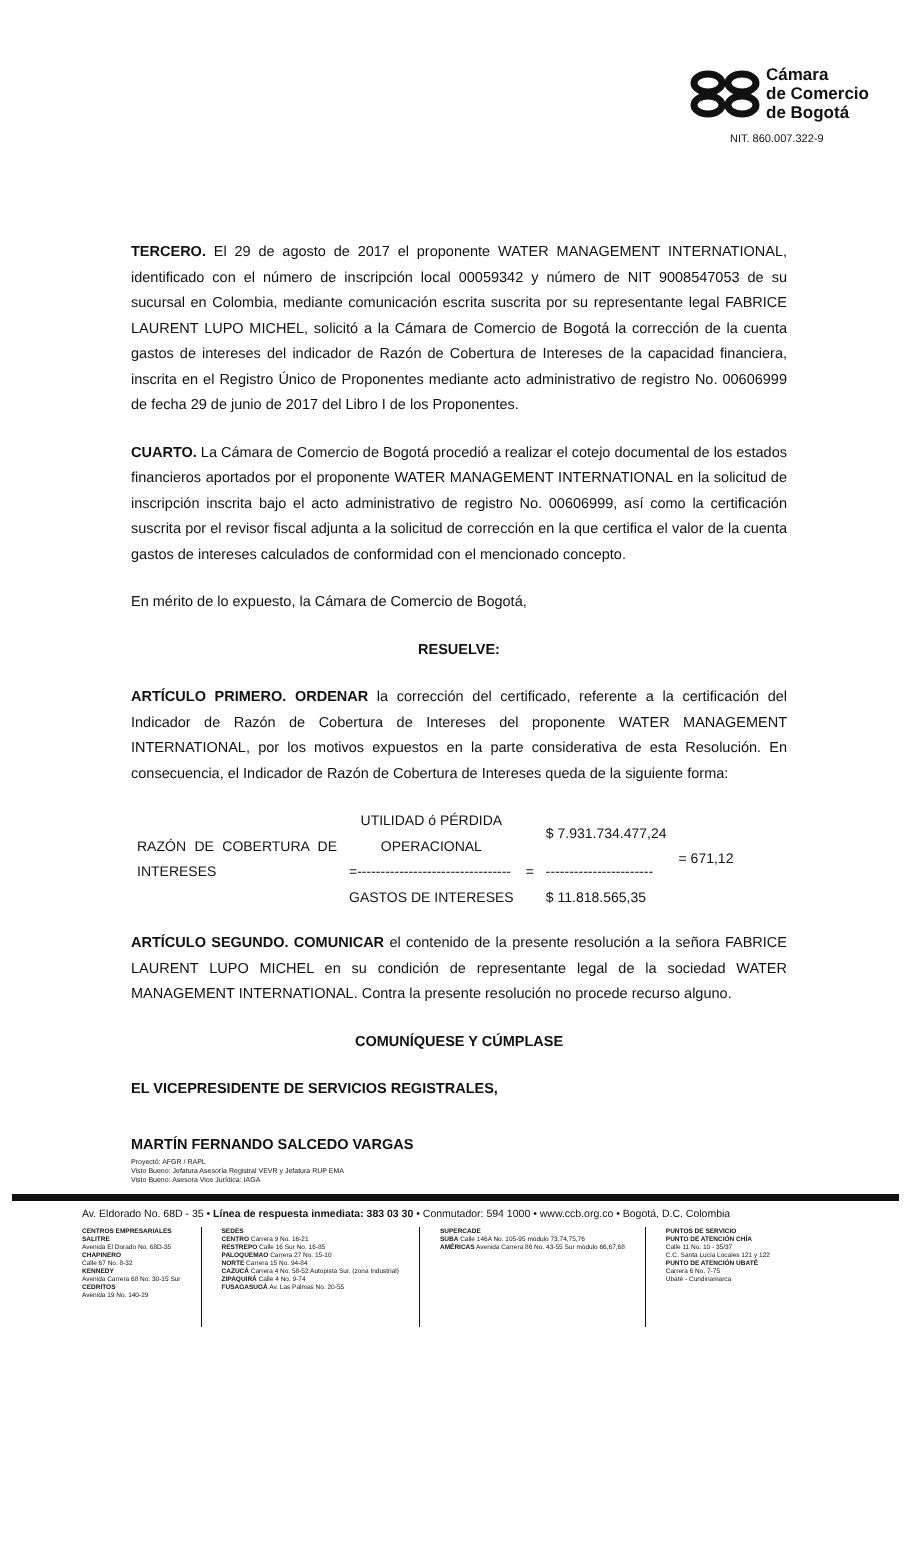Cámara
de Comercio
de Bogotá
NIT. 860.007.322-9
TERCERO. El 29 de agosto de 2017 el proponente WATER MANAGEMENT INTERNATIONAL, identificado con el número de inscripción local 00059342 y número de NIT 9008547053 de su sucursal en Colombia, mediante comunicación escrita suscrita por su representante legal FABRICE LAURENT LUPO MICHEL, solicitó a la Cámara de Comercio de Bogotá la corrección de la cuenta gastos de intereses del indicador de Razón de Cobertura de Intereses de la capacidad financiera, inscrita en el Registro Único de Proponentes mediante acto administrativo de registro No. 00606999 de fecha 29 de junio de 2017 del Libro I de los Proponentes.
CUARTO. La Cámara de Comercio de Bogotá procedió a realizar el cotejo documental de los estados financieros aportados por el proponente WATER MANAGEMENT INTERNATIONAL en la solicitud de inscripción inscrita bajo el acto administrativo de registro No. 00606999, así como la certificación suscrita por el revisor fiscal adjunta a la solicitud de corrección en la que certifica el valor de la cuenta gastos de intereses calculados de conformidad con el mencionado concepto.
En mérito de lo expuesto, la Cámara de Comercio de Bogotá,
RESUELVE:
ARTÍCULO PRIMERO. ORDENAR la corrección del certificado, referente a la certificación del Indicador de Razón de Cobertura de Intereses del proponente WATER MANAGEMENT INTERNATIONAL, por los motivos expuestos en la parte considerativa de esta Resolución. En consecuencia, el Indicador de Razón de Cobertura de Intereses queda de la siguiente forma:
| RAZÓN DE COBERTURA DE INTERESES | UTILIDAD ó PÉRDIDA OPERACIONAL | | $ 7.931.734.477,24 | = 671,12 |
| | =--------------------------------- | = | ----------------------- | |
| | GASTOS DE INTERESES | | $ 11.818.565,35 | |
ARTÍCULO SEGUNDO. COMUNICAR el contenido de la presente resolución a la señora FABRICE LAURENT LUPO MICHEL en su condición de representante legal de la sociedad WATER MANAGEMENT INTERNATIONAL. Contra la presente resolución no procede recurso alguno.
COMUNÍQUESE Y CÚMPLASE
EL VICEPRESIDENTE DE SERVICIOS REGISTRALES,
MARTÍN FERNANDO SALCEDO VARGAS
Proyectó: AFGR / RAPL
Visto Bueno: Jefatura Asesoría Registral VEVR y Jefatura RUP EMA
Visto Bueno: Asesora Vice Jurídica: IAGA
Av. Eldorado No. 68D - 35 • Línea de respuesta inmediata: 383 03 30 • Conmutador: 594 1000 • www.ccb.org.co • Bogotá, D.C. Colombia
CENTROS EMPRESARIALES
SALITRE
Avenida El Dorado No. 68D-35
CHAPINERO
Calle 67 No. 8-32
KENNEDY
Avenida Carrera 68 No. 30-15 Sur
CEDRITOS
Avenida 19 No. 140-29
SEDES
CENTRO Carrera 9 No. 16-21
RESTREPO Calle 16 Sur No. 16-85
PALOQUEMAO Carrera 27 No. 15-10
NORTE Carrera 15 No. 94-84
CAZUCÁ Carrera 4 No. 58-52 Autopista Sur. (zona Industrial)
ZIPAQUIRÁ Calle 4 No. 9-74
FUSAGASUGÁ Av. Las Palmas No. 20-55
SUPERCADE
SUBA Calle 146A No. 105-95 módulo 73,74,75,76
AMÉRICAS Avenida Carrera 86 No. 43-55 Sur módulo 66,67,68
PUNTOS DE SERVICIO
PUNTO DE ATENCIÓN CHÍA
Calle 11 No. 10 - 35/37
C.C. Santa Lucía Locales 121 y 122
PUNTO DE ATENCIÓN UBATÉ
Carrera 6 No. 7-75
Ubaté - Cundinamarca